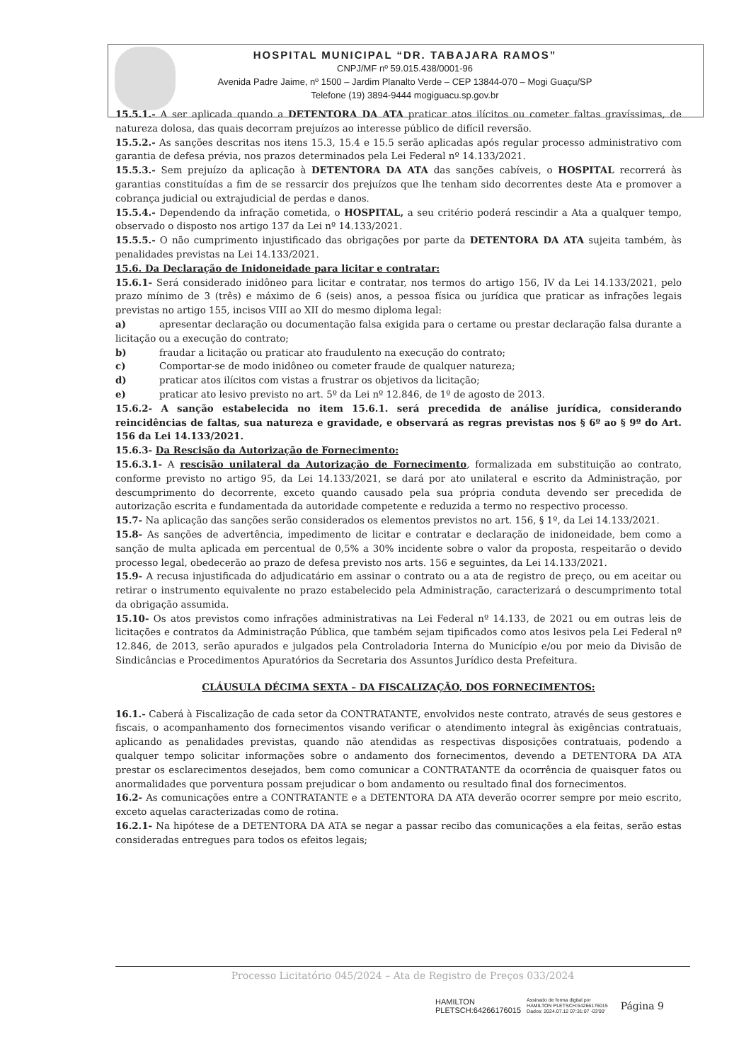HOSPITAL MUNICIPAL “DR. TABAJARA RAMOS”
CNPJ/MF nº 59.015.438/0001-96
Avenida Padre Jaime, nº 1500 – Jardim Planalto Verde – CEP 13844-070 – Mogi Guaçu/SP
Telefone (19) 3894-9444 mogiguacu.sp.gov.br
15.5.1.- A ser aplicada quando a DETENTORA DA ATA praticar atos ilícitos ou cometer faltas gravíssimas, de natureza dolosa, das quais decorram prejuízos ao interesse público de difícil reversão.
15.5.2.- As sanções descritas nos itens 15.3, 15.4 e 15.5 serão aplicadas após regular processo administrativo com garantia de defesa prévia, nos prazos determinados pela Lei Federal nº 14.133/2021.
15.5.3.- Sem prejuízo da aplicação à DETENTORA DA ATA das sanções cabíveis, o HOSPITAL recorrerá às garantias constituídas a fim de se ressarcir dos prejuízos que lhe tenham sido decorrentes deste Ata e promover a cobrança judicial ou extrajudicial de perdas e danos.
15.5.4.- Dependendo da infração cometida, o HOSPITAL, a seu critério poderá rescindir a Ata a qualquer tempo, observado o disposto nos artigo 137 da Lei nº 14.133/2021.
15.5.5.- O não cumprimento injustificado das obrigações por parte da DETENTORA DA ATA sujeita também, às penalidades previstas na Lei 14.133/2021.
15.6. Da Declaração de Inidoneidade para licitar e contratar:
15.6.1- Será considerado inidôneo para licitar e contratar, nos termos do artigo 156, IV da Lei 14.133/2021, pelo prazo mínimo de 3 (três) e máximo de 6 (seis) anos, a pessoa física ou jurídica que praticar as infrações legais previstas no artigo 155, incisos VIII ao XII do mesmo diploma legal:
a) apresentar declaração ou documentação falsa exigida para o certame ou prestar declaração falsa durante a licitação ou a execução do contrato;
b) fraudar a licitação ou praticar ato fraudulento na execução do contrato;
c) Comportar-se de modo inidôneo ou cometer fraude de qualquer natureza;
d) praticar atos ilícitos com vistas a frustrar os objetivos da licitação;
e) praticar ato lesivo previsto no art. 5º da Lei nº 12.846, de 1º de agosto de 2013.
15.6.2- A sanção estabelecida no item 15.6.1. será precedida de análise jurídica, considerando reincidências de faltas, sua natureza e gravidade, e observará as regras previstas nos § 6º ao § 9º do Art. 156 da Lei 14.133/2021.
15.6.3- Da Rescisão da Autorização de Fornecimento:
15.6.3.1- A rescisão unilateral da Autorização de Fornecimento, formalizada em substituição ao contrato, conforme previsto no artigo 95, da Lei 14.133/2021, se dará por ato unilateral e escrito da Administração, por descumprimento do decorrente, exceto quando causado pela sua própria conduta devendo ser precedida de autorização escrita e fundamentada da autoridade competente e reduzida a termo no respectivo processo.
15.7- Na aplicação das sanções serão considerados os elementos previstos no art. 156, § 1º, da Lei 14.133/2021.
15.8- As sanções de advertência, impedimento de licitar e contratar e declaração de inidoneidade, bem como a sanção de multa aplicada em percentual de 0,5% a 30% incidente sobre o valor da proposta, respeitarão o devido processo legal, obedecerão ao prazo de defesa previsto nos arts. 156 e seguintes, da Lei 14.133/2021.
15.9- A recusa injustificada do adjudicatário em assinar o contrato ou a ata de registro de preço, ou em aceitar ou retirar o instrumento equivalente no prazo estabelecido pela Administração, caracterizará o descumprimento total da obrigação assumida.
15.10- Os atos previstos como infrações administrativas na Lei Federal nº 14.133, de 2021 ou em outras leis de licitações e contratos da Administração Pública, que também sejam tipificados como atos lesivos pela Lei Federal nº 12.846, de 2013, serão apurados e julgados pela Controladoria Interna do Município e/ou por meio da Divisão de Sindicâncias e Procedimentos Apuratórios da Secretaria dos Assuntos Jurídico desta Prefeitura.
CLÁUSULA DÉCIMA SEXTA – DA FISCALIZAÇÃO, DOS FORNECIMENTOS:
16.1.- Caberá à Fiscalização de cada setor da CONTRATANTE, envolvidos neste contrato, através de seus gestores e fiscais, o acompanhamento dos fornecimentos visando verificar o atendimento integral às exigências contratuais, aplicando as penalidades previstas, quando não atendidas as respectivas disposições contratuais, podendo a qualquer tempo solicitar informações sobre o andamento dos fornecimentos, devendo a DETENTORA DA ATA prestar os esclarecimentos desejados, bem como comunicar a CONTRATANTE da ocorrência de quaisquer fatos ou anormalidades que porventura possam prejudicar o bom andamento ou resultado final dos fornecimentos.
16.2- As comunicações entre a CONTRATANTE e a DETENTORA DA ATA deverão ocorrer sempre por meio escrito, exceto aquelas caracterizadas como de rotina.
16.2.1- Na hipótese de a DETENTORA DA ATA se negar a passar recibo das comunicações a ela feitas, serão estas consideradas entregues para todos os efeitos legais;
Processo Licitatório 045/2024 – Ata de Registro de Preços 033/2024
HAMILTON
PLETSCH:64266176015
Assinado de forma digital por
HAMILTON PLETSCH:64266176015
Dados: 2024.07.12 07:31:07 -03'00' Página 9